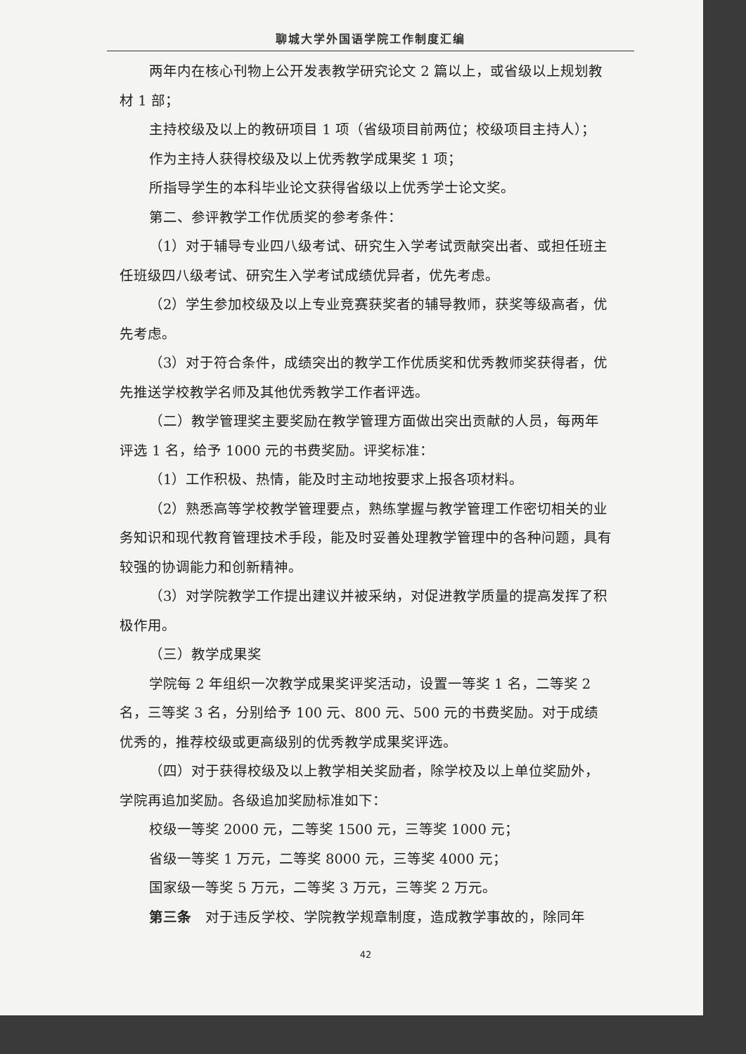聊城大学外国语学院工作制度汇编
两年内在核心刊物上公开发表教学研究论文 2 篇以上，或省级以上规划教材 1 部；
主持校级及以上的教研项目 1 项（省级项目前两位；校级项目主持人）；
作为主持人获得校级及以上优秀教学成果奖 1 项；
所指导学生的本科毕业论文获得省级以上优秀学士论文奖。
第二、参评教学工作优质奖的参考条件：
（1）对于辅导专业四八级考试、研究生入学考试贡献突出者、或担任班主任班级四八级考试、研究生入学考试成绩优异者，优先考虑。
（2）学生参加校级及以上专业竞赛获奖者的辅导教师，获奖等级高者，优先考虑。
（3）对于符合条件，成绩突出的教学工作优质奖和优秀教师奖获得者，优先推送学校教学名师及其他优秀教学工作者评选。
（二）教学管理奖主要奖励在教学管理方面做出突出贡献的人员，每两年评选 1 名，给予 1000 元的书费奖励。评奖标准：
（1）工作积极、热情，能及时主动地按要求上报各项材料。
（2）熟悉高等学校教学管理要点，熟练掌握与教学管理工作密切相关的业务知识和现代教育管理技术手段，能及时妥善处理教学管理中的各种问题，具有较强的协调能力和创新精神。
（3）对学院教学工作提出建议并被采纳，对促进教学质量的提高发挥了积极作用。
（三）教学成果奖
学院每 2 年组织一次教学成果奖评奖活动，设置一等奖 1 名，二等奖 2 名，三等奖 3 名，分别给予 100 元、800 元、500 元的书费奖励。对于成绩优秀的，推荐校级或更高级别的优秀教学成果奖评选。
（四）对于获得校级及以上教学相关奖励者，除学校及以上单位奖励外，学院再追加奖励。各级追加奖励标准如下：
校级一等奖 2000 元，二等奖 1500 元，三等奖 1000 元；
省级一等奖 1 万元，二等奖 8000 元，三等奖 4000 元；
国家级一等奖 5 万元，二等奖 3 万元，三等奖 2 万元。
第三条　对于违反学校、学院教学规章制度，造成教学事故的，除同年
42